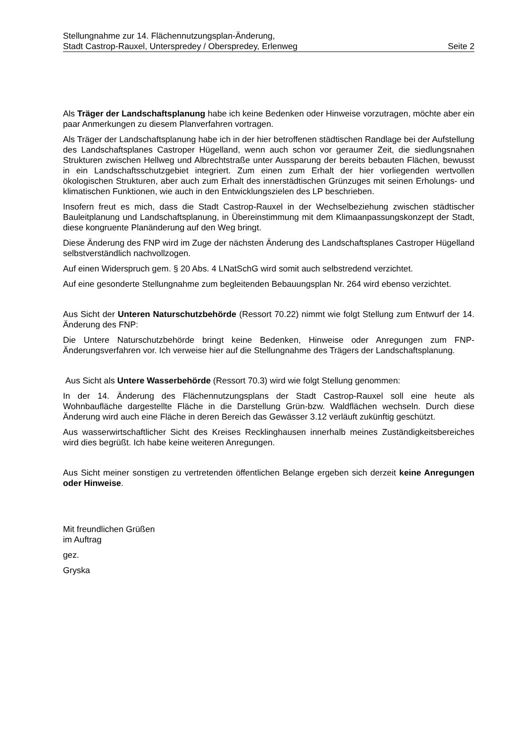Stellungnahme zur 14. Flächennutzungsplan-Änderung,
Stadt Castrop-Rauxel, Unterspredey / Oberspredey, Erlenweg Seite 2
Als Träger der Landschaftsplanung habe ich keine Bedenken oder Hinweise vorzutragen, möchte aber ein paar Anmerkungen zu diesem Planverfahren vortragen.
Als Träger der Landschaftsplanung habe ich in der hier betroffenen städtischen Randlage bei der Aufstellung des Landschaftsplanes Castroper Hügelland, wenn auch schon vor geraumer Zeit, die siedlungsnahen Strukturen zwischen Hellweg und Albrechtstraße unter Aussparung der bereits bebauten Flächen, bewusst in ein Landschaftsschutzgebiet integriert. Zum einen zum Erhalt der hier vorliegenden wertvollen ökologischen Strukturen, aber auch zum Erhalt des innerstädtischen Grünzuges mit seinen Erholungs- und klimatischen Funktionen, wie auch in den Entwicklungszielen des LP beschrieben.
Insofern freut es mich, dass die Stadt Castrop-Rauxel in der Wechselbeziehung zwischen städtischer Bauleitplanung und Landschaftsplanung, in Übereinstimmung mit dem Klimaanpassungskonzept der Stadt, diese kongruente Planänderung auf den Weg bringt.
Diese Änderung des FNP wird im Zuge der nächsten Änderung des Landschaftsplanes Castroper Hügelland selbstverständlich nachvollzogen.
Auf einen Widerspruch gem. § 20 Abs. 4 LNatSchG wird somit auch selbstredend verzichtet.
Auf eine gesonderte Stellungnahme zum begleitenden Bebauungsplan Nr. 264 wird ebenso verzichtet.
Aus Sicht der Unteren Naturschutzbehörde (Ressort 70.22) nimmt wie folgt Stellung zum Entwurf der 14. Änderung des FNP:
Die Untere Naturschutzbehörde bringt keine Bedenken, Hinweise oder Anregungen zum FNP-Änderungsverfahren vor. Ich verweise hier auf die Stellungnahme des Trägers der Landschaftsplanung.
Aus Sicht als Untere Wasserbehörde (Ressort 70.3) wird wie folgt Stellung genommen:
In der 14. Änderung des Flächennutzungsplans der Stadt Castrop-Rauxel soll eine heute als Wohnbaufläche dargestellte Fläche in die Darstellung Grün-bzw. Waldflächen wechseln. Durch diese Änderung wird auch eine Fläche in deren Bereich das Gewässer 3.12 verläuft zukünftig geschützt.
Aus wasserwirtschaftlicher Sicht des Kreises Recklinghausen innerhalb meines Zuständigkeitsbereiches wird dies begrüßt. Ich habe keine weiteren Anregungen.
Aus Sicht meiner sonstigen zu vertretenden öffentlichen Belange ergeben sich derzeit keine Anregungen oder Hinweise.
Mit freundlichen Grüßen
im Auftrag
gez.
Gryska